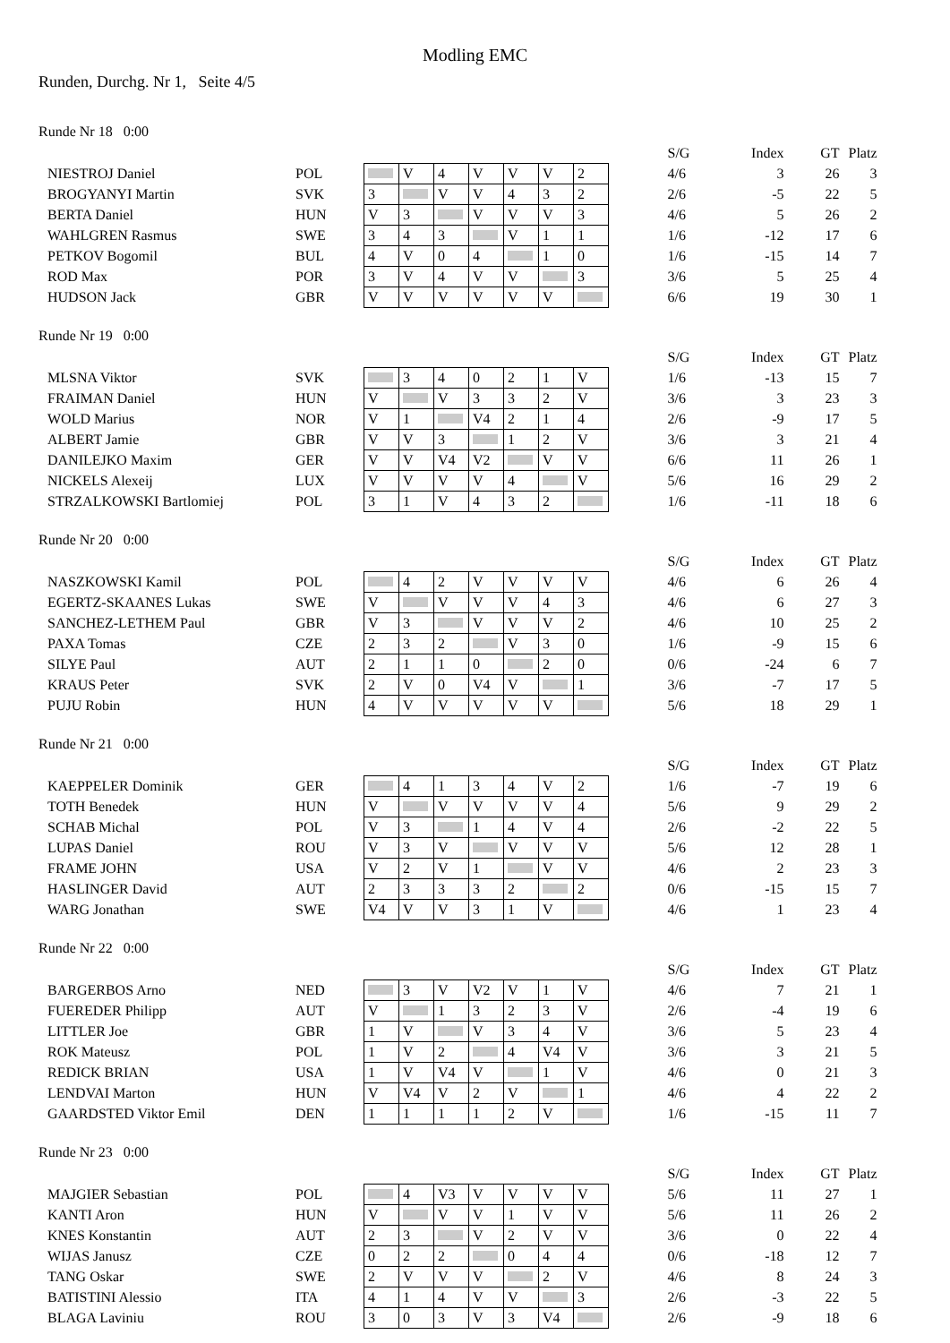Modling EMC
Runden, Durchg. Nr 1, Seite 4/5
Runde Nr 18 0:00
| | | | | | | | | | | S/G | Index | GT | Platz |
| NIESTROJ Daniel | POL | | V | 4 | V | V | V | 2 | | 4/6 | 3 | 26 | 3 |
| BROGYANYI Martin | SVK | 3 | | V | V | 4 | 3 | 2 | | 2/6 | -5 | 22 | 5 |
| BERTA Daniel | HUN | V | 3 | | V | V | V | 3 | | 4/6 | 5 | 26 | 2 |
| WAHLGREN Rasmus | SWE | 3 | 4 | 3 | | V | 1 | 1 | | 1/6 | -12 | 17 | 6 |
| PETKOV Bogomil | BUL | 4 | V | 0 | 4 | | 1 | 0 | | 1/6 | -15 | 14 | 7 |
| ROD Max | POR | 3 | V | 4 | V | V | | 3 | | 3/6 | 5 | 25 | 4 |
| HUDSON Jack | GBR | V | V | V | V | V | V | | | 6/6 | 19 | 30 | 1 |
Runde Nr 19 0:00
| | | | | | | | | | | S/G | Index | GT | Platz |
| MLSNA Viktor | SVK | | 3 | 4 | 0 | 2 | 1 | V | | 1/6 | -13 | 15 | 7 |
| FRAIMAN Daniel | HUN | V | | V | 3 | 3 | 2 | V | | 3/6 | 3 | 23 | 3 |
| WOLD Marius | NOR | V | 1 | | V4 | 2 | 1 | 4 | | 2/6 | -9 | 17 | 5 |
| ALBERT Jamie | GBR | V | V | 3 | | 1 | 2 | V | | 3/6 | 3 | 21 | 4 |
| DANILEJKO Maxim | GER | V | V | V4 | V2 | | V | V | | 6/6 | 11 | 26 | 1 |
| NICKELS Alexeij | LUX | V | V | V | V | 4 | | V | | 5/6 | 16 | 29 | 2 |
| STRZALKOWSKI Bartlomiej | POL | 3 | 1 | V | 4 | 3 | 2 | | | 1/6 | -11 | 18 | 6 |
Runde Nr 20 0:00
| | | | | | | | | | | S/G | Index | GT | Platz |
| NASZKOWSKI Kamil | POL | | 4 | 2 | V | V | V | V | | 4/6 | 6 | 26 | 4 |
| EGERTZ-SKAANES Lukas | SWE | V | | V | V | V | 4 | 3 | | 4/6 | 6 | 27 | 3 |
| SANCHEZ-LETHEM Paul | GBR | V | 3 | | V | V | V | 2 | | 4/6 | 10 | 25 | 2 |
| PAXA Tomas | CZE | 2 | 3 | 2 | | V | 3 | 0 | | 1/6 | -9 | 15 | 6 |
| SILYE Paul | AUT | 2 | 1 | 1 | 0 | | 2 | 0 | | 0/6 | -24 | 6 | 7 |
| KRAUS Peter | SVK | 2 | V | 0 | V4 | V | | 1 | | 3/6 | -7 | 17 | 5 |
| PUJU Robin | HUN | 4 | V | V | V | V | V | | | 5/6 | 18 | 29 | 1 |
Runde Nr 21 0:00
| | | | | | | | | | | S/G | Index | GT | Platz |
| KAEPPELER Dominik | GER | | 4 | 1 | 3 | 4 | V | 2 | | 1/6 | -7 | 19 | 6 |
| TOTH Benedek | HUN | V | | V | V | V | V | 4 | | 5/6 | 9 | 29 | 2 |
| SCHAB Michal | POL | V | 3 | | 1 | 4 | V | 4 | | 2/6 | -2 | 22 | 5 |
| LUPAS Daniel | ROU | V | 3 | V | | V | V | V | | 5/6 | 12 | 28 | 1 |
| FRAME JOHN | USA | V | 2 | V | 1 | | V | V | | 4/6 | 2 | 23 | 3 |
| HASLINGER David | AUT | 2 | 3 | 3 | 3 | 2 | | 2 | | 0/6 | -15 | 15 | 7 |
| WARG Jonathan | SWE | V4 | V | V | 3 | 1 | V | | | 4/6 | 1 | 23 | 4 |
Runde Nr 22 0:00
| | | | | | | | | | | S/G | Index | GT | Platz |
| BARGERBOS Arno | NED | | 3 | V | V2 | V | 1 | V | | 4/6 | 7 | 21 | 1 |
| FUEREDER Philipp | AUT | V | | 1 | 3 | 2 | 3 | V | | 2/6 | -4 | 19 | 6 |
| LITTLER Joe | GBR | 1 | V | | V | 3 | 4 | V | | 3/6 | 5 | 23 | 4 |
| ROK Mateusz | POL | 1 | V | 2 | | 4 | V4 | V | | 3/6 | 3 | 21 | 5 |
| REDICK BRIAN | USA | 1 | V | V4 | V | | 1 | V | | 4/6 | 0 | 21 | 3 |
| LENDVAI Marton | HUN | V | V4 | V | 2 | V | | 1 | | 4/6 | 4 | 22 | 2 |
| GAARDSTED Viktor Emil | DEN | 1 | 1 | 1 | 1 | 2 | V | | | 1/6 | -15 | 11 | 7 |
Runde Nr 23 0:00
| | | | | | | | | | | S/G | Index | GT | Platz |
| MAJGIER Sebastian | POL | | 4 | V3 | V | V | V | V | | 5/6 | 11 | 27 | 1 |
| KANTI Aron | HUN | V | | V | V | 1 | V | V | | 5/6 | 11 | 26 | 2 |
| KNES Konstantin | AUT | 2 | 3 | | V | 2 | V | V | | 3/6 | 0 | 22 | 4 |
| WIJAS Janusz | CZE | 0 | 2 | 2 | | 0 | 4 | 4 | | 0/6 | -18 | 12 | 7 |
| TANG Oskar | SWE | 2 | V | V | V | | 2 | V | | 4/6 | 8 | 24 | 3 |
| BATISTINI Alessio | ITA | 4 | 1 | 4 | V | V | | 3 | | 2/6 | -3 | 22 | 5 |
| BLAGA Laviniu | ROU | 3 | 0 | 3 | V | 3 | V4 | | | 2/6 | -9 | 18 | 6 |